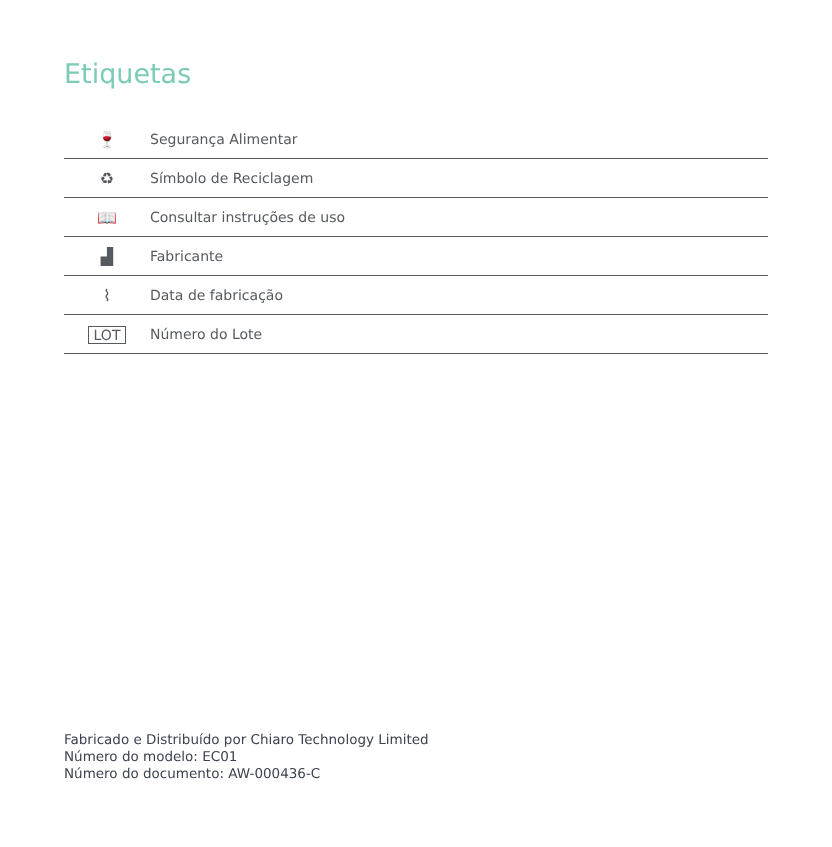Etiquetas
| 🍷 | Segurança Alimentar |
| ♻ | Símbolo de Reciclagem |
| 📖 | Consultar instruções de uso |
| ▟ | Fabricante |
| ⌇ | Data de fabricação |
| LOT | Número do Lote |
Fabricado e Distribuído por Chiaro Technology Limited
Número do modelo: EC01
Número do documento: AW-000436-C